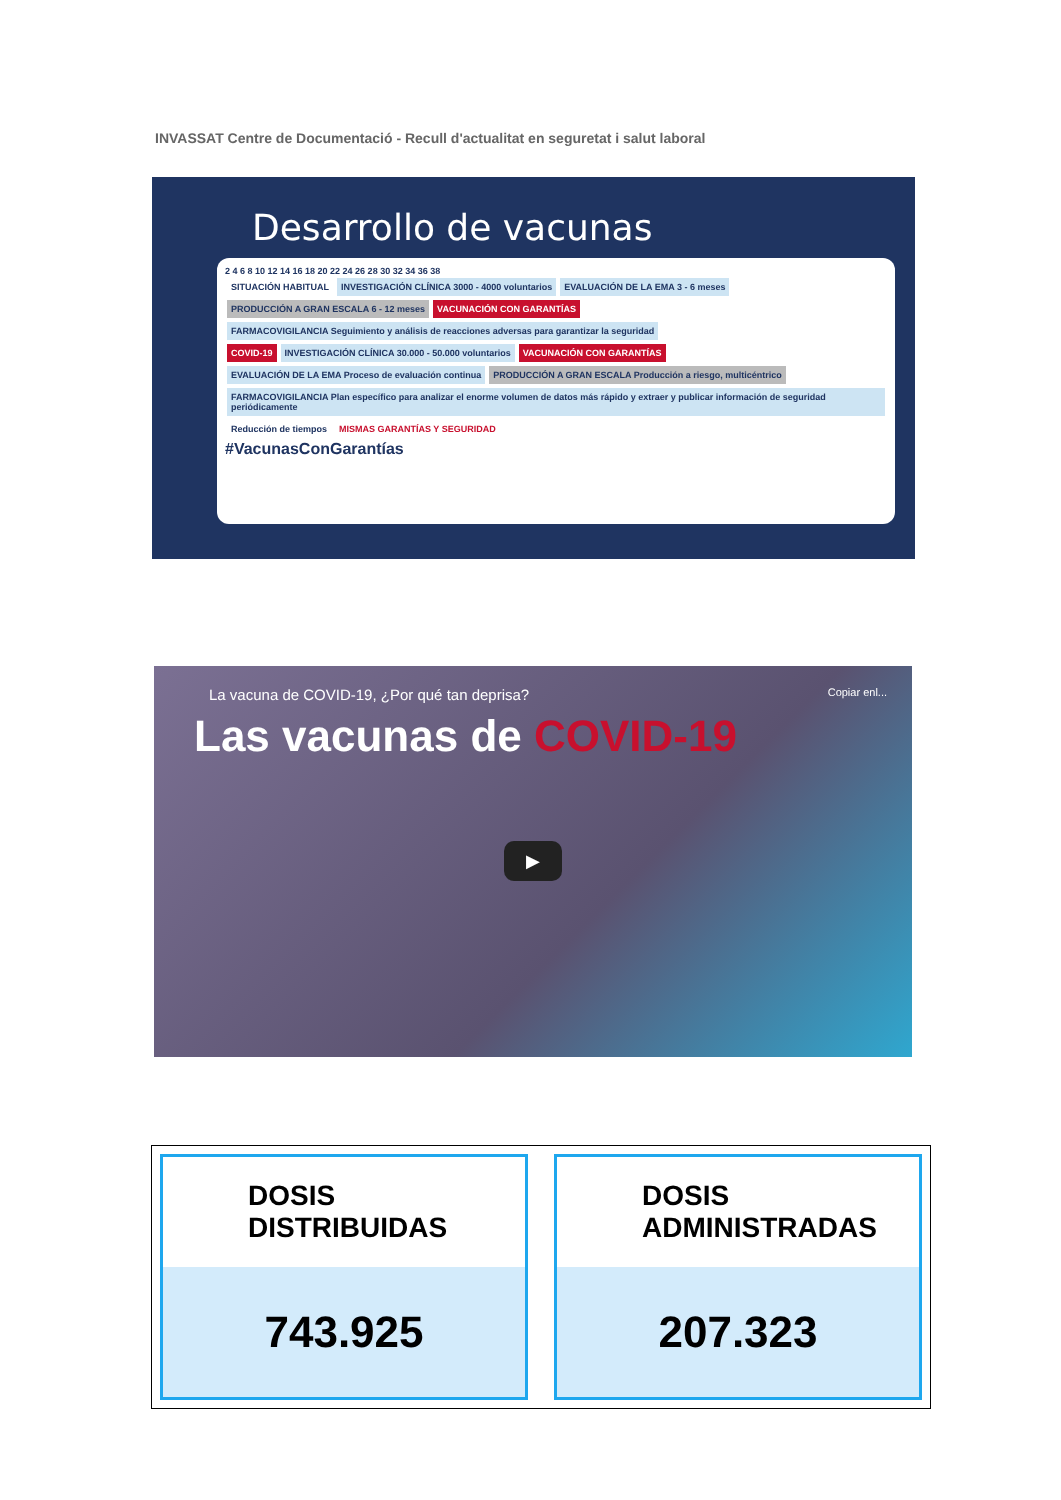INVASSAT Centre de Documentació - Recull d'actualitat en seguretat i salut laboral
Desarrollo de vacunas
2 4 6 8 10 12 14 16 18 20 22 24 26 28 30 32 34 36 38
SITUACIÓN HABITUAL INVESTIGACIÓN CLÍNICA 3000 - 4000 voluntarios EVALUACIÓN DE LA EMA 3 - 6 meses PRODUCCIÓN A GRAN ESCALA 6 - 12 meses VACUNACIÓN CON GARANTÍAS
FARMACOVIGILANCIA Seguimiento y análisis de reacciones adversas para garantizar la seguridad
COVID-19 INVESTIGACIÓN CLÍNICA 30.000 - 50.000 voluntarios VACUNACIÓN CON GARANTÍAS
EVALUACIÓN DE LA EMA Proceso de evaluación continua PRODUCCIÓN A GRAN ESCALA Producción a riesgo, multicéntrico
FARMACOVIGILANCIA Plan específico para analizar el enorme volumen de datos más rápido y extraer y publicar información de seguridad periódicamente
Reducción de tiempos MISMAS GARANTÍAS Y SEGURIDAD
#VacunasConGarantías
La vacuna de COVID-19, ¿Por qué tan deprisa? Copiar enl...
Las vacunas de COVID-19
▶
DOSIS
DISTRIBUIDAS
743.925
DOSIS
ADMINISTRADAS
207.323